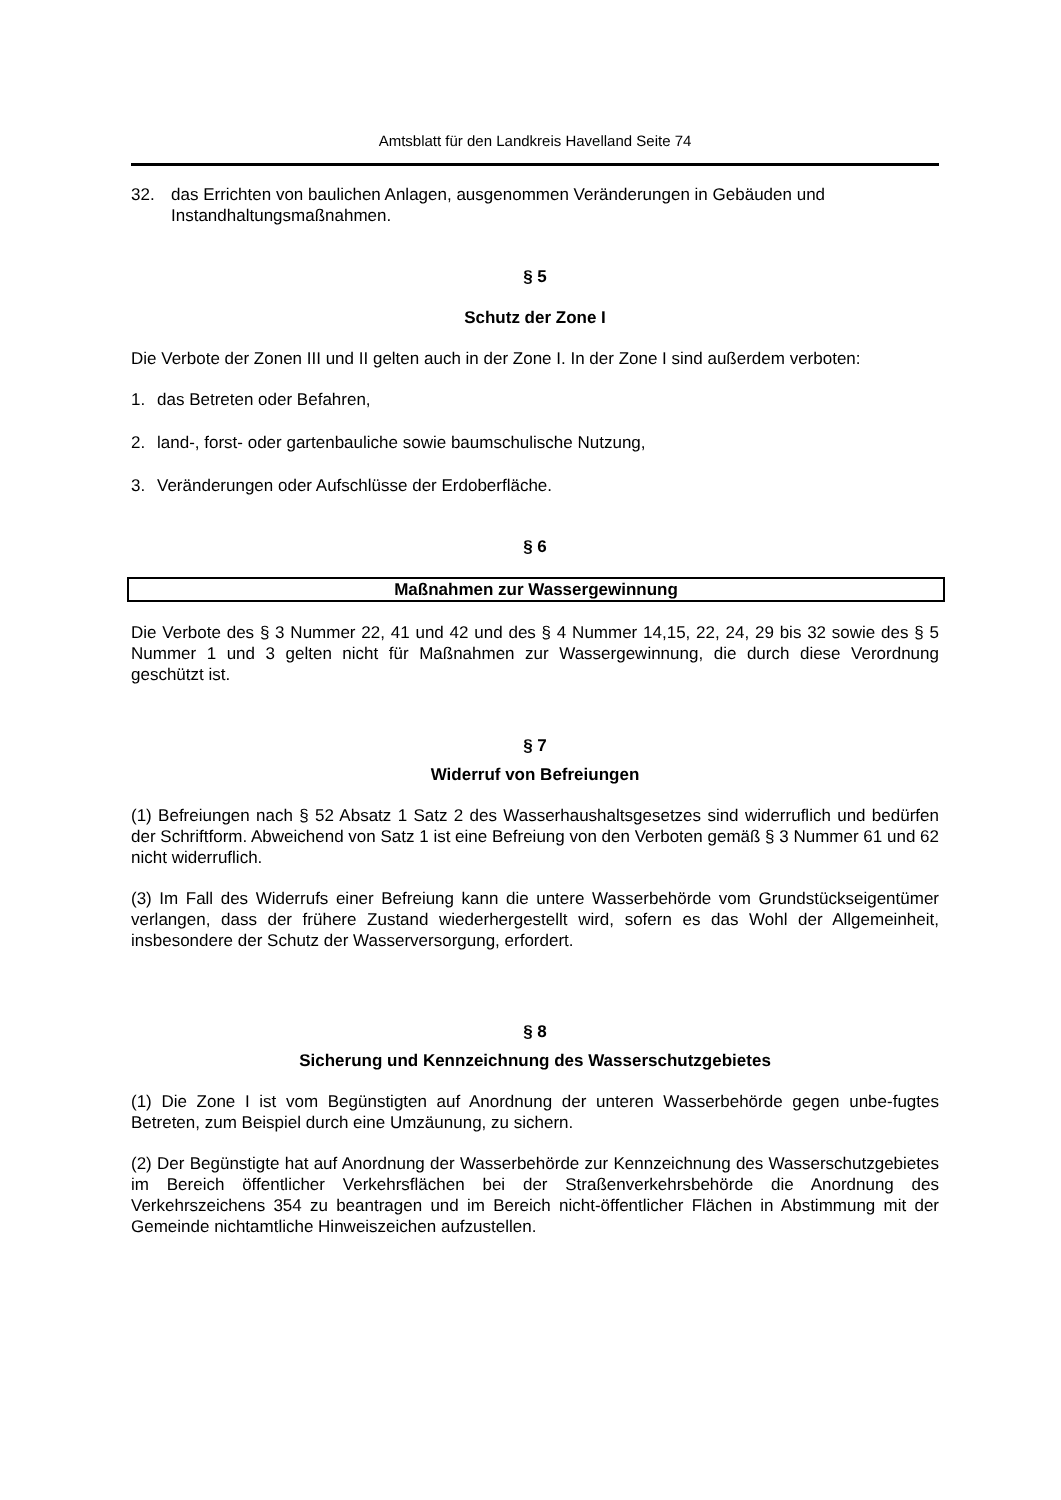Amtsblatt für den Landkreis Havelland Seite 74
32. das Errichten von baulichen Anlagen, ausgenommen Veränderungen in Gebäuden und Instandhaltungsmaßnahmen.
§ 5
Schutz der Zone I
Die Verbote der Zonen III und II gelten auch in der Zone I. In der Zone I sind außerdem verboten:
1. das Betreten oder Befahren,
2. land-, forst- oder gartenbauliche sowie baumschulische Nutzung,
3. Veränderungen oder Aufschlüsse der Erdoberfläche.
§ 6
Maßnahmen zur Wassergewinnung
Die Verbote des § 3 Nummer 22, 41 und 42 und des § 4 Nummer 14,15, 22, 24, 29 bis 32 sowie des § 5 Nummer 1 und 3 gelten nicht für Maßnahmen zur Wassergewinnung, die durch diese Verordnung geschützt ist.
§ 7
Widerruf von Befreiungen
(1) Befreiungen nach § 52 Absatz 1 Satz 2 des Wasserhaushaltsgesetzes sind widerruflich und bedürfen der Schriftform. Abweichend von Satz 1 ist eine Befreiung von den Verboten gemäß § 3 Nummer 61 und 62 nicht widerruflich.
(3) Im Fall des Widerrufs einer Befreiung kann die untere Wasserbehörde vom Grundstückseigentümer verlangen, dass der frühere Zustand wiederhergestellt wird, sofern es das Wohl der Allgemeinheit, insbesondere der Schutz der Wasserversorgung, erfordert.
§ 8
Sicherung und Kennzeichnung des Wasserschutzgebietes
(1) Die Zone I ist vom Begünstigten auf Anordnung der unteren Wasserbehörde gegen unbe-fugtes Betreten, zum Beispiel durch eine Umzäunung, zu sichern.
(2) Der Begünstigte hat auf Anordnung der Wasserbehörde zur Kennzeichnung des Wasserschutzgebietes im Bereich öffentlicher Verkehrsflächen bei der Straßenverkehrsbehörde die Anordnung des Verkehrszeichens 354 zu beantragen und im Bereich nicht-öffentlicher Flächen in Abstimmung mit der Gemeinde nichtamtliche Hinweiszeichen aufzustellen.